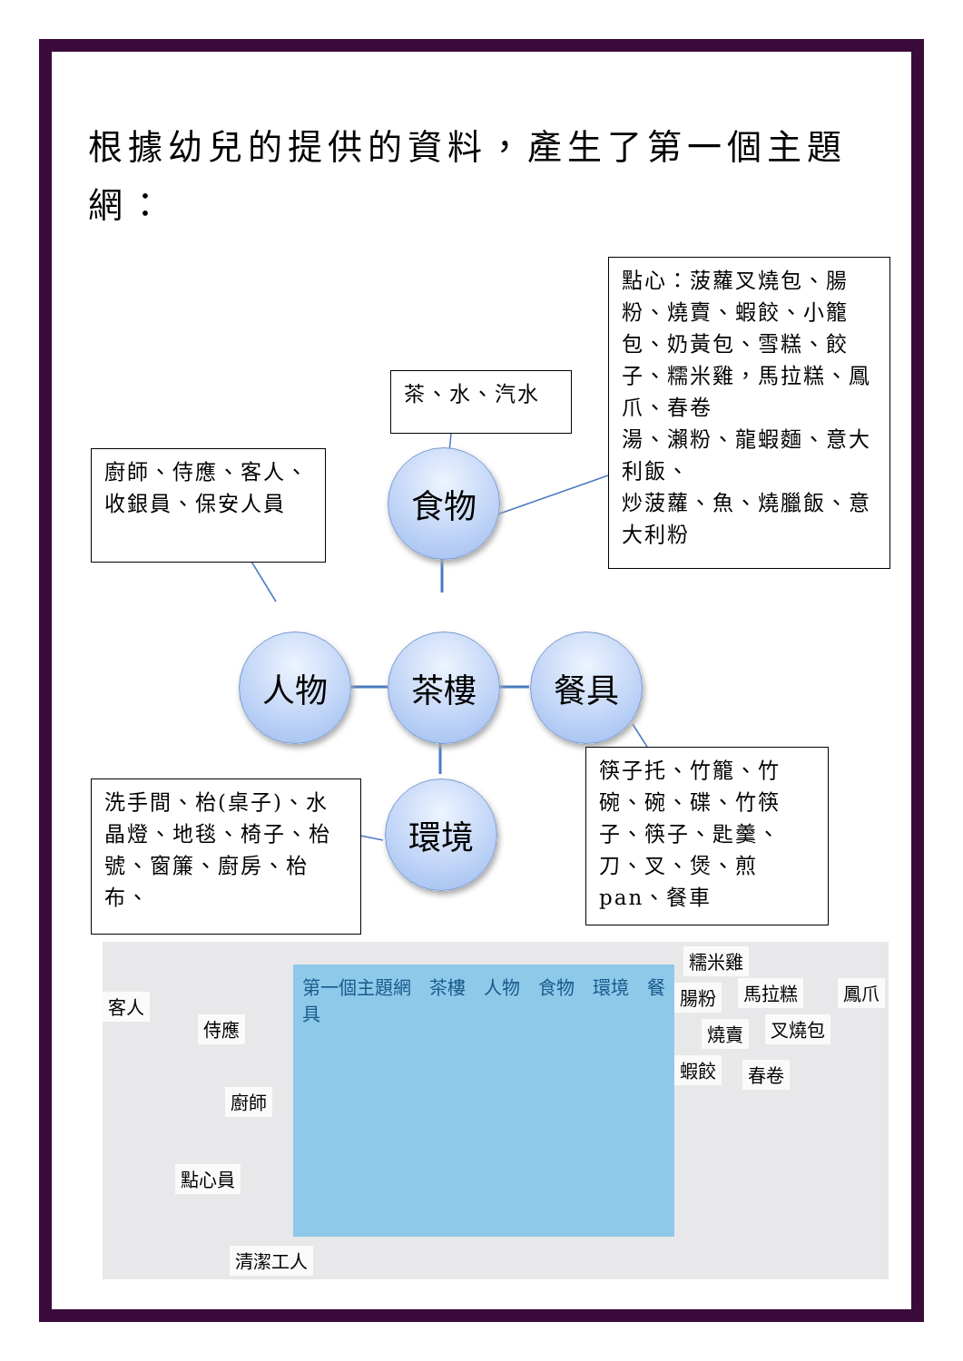根據幼兒的提供的資料，產生了第一個主題
網：
茶、水、汽水
廚師、侍應、客人、收銀員、保安人員
點心：菠蘿叉燒包、腸粉、燒賣、蝦餃、小籠包、奶黃包、雪糕、餃子、糯米雞，馬拉糕、鳳爪、春卷
湯、瀨粉、龍蝦麵、意大利飯、
炒菠蘿、魚、燒臘飯、意大利粉
食物
人物 茶樓 餐具
環境
筷子托、竹籠、竹碗、碗、碟、竹筷子、筷子、匙羹、刀、叉、煲、煎 pan、餐車
洗手間、枱(桌子)、水晶燈、地毯、椅子、枱號、窗簾、廚房、枱布、
客人
侍應
廚師
點心員
清潔工人
第一個主題網　茶樓　人物　食物　環境　餐具
糯米雞
腸粉 馬拉糕 鳳爪
燒賣 叉燒包
蝦餃 春卷